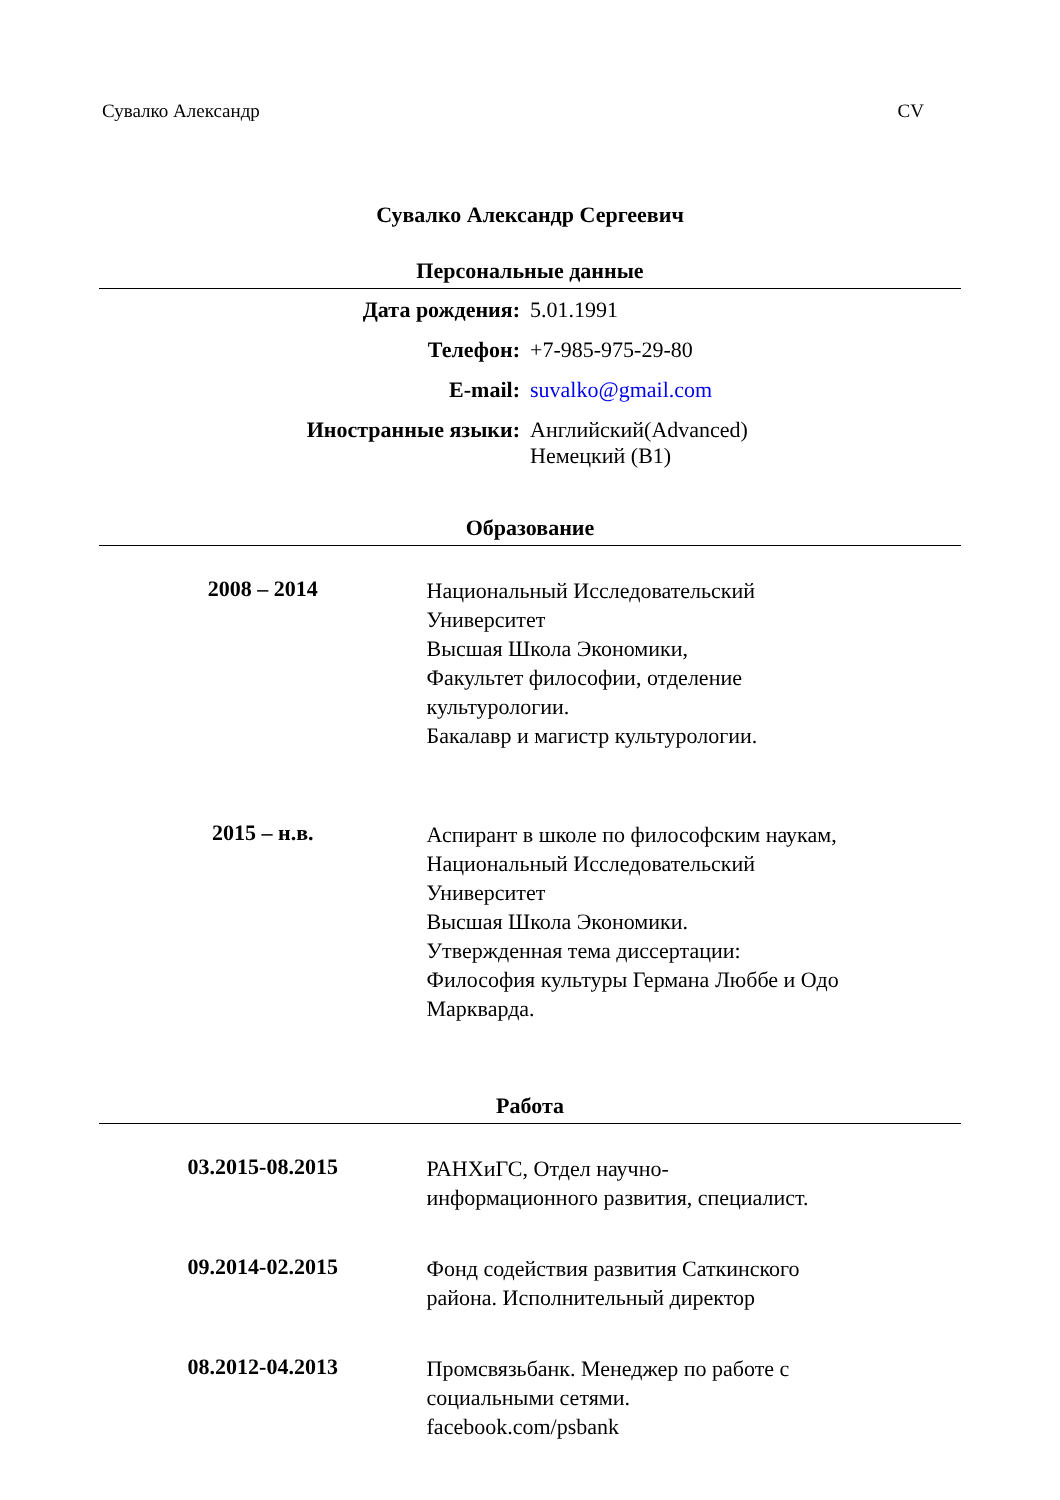Сувалко Александр CV
Сувалко Александр Сергеевич
Персональные данные
| Дата рождения: | 5.01.1991 |
| Телефон: | +7-985-975-29-80 |
| E-mail: | suvalko@gmail.com |
| Иностранные языки: | Английский(Advanced) Немецкий (B1) |
Образование
| 2008 – 2014 | Национальный Исследовательский Университет Высшая Школа Экономики, Факультет философии, отделение культурологии. Бакалавр и магистр культурологии. |
| 2015 – н.в. | Аспирант в школе по философским наукам, Национальный Исследовательский Университет Высшая Школа Экономики. Утвержденная тема диссертации: Философия культуры Германа Люббе и Одо Маркварда. |
Работа
| 03.2015-08.2015 | РАНХиГС, Отдел научно- информационного развития, специалист. |
| 09.2014-02.2015 | Фонд содействия развития Саткинского района. Исполнительный директор |
| 08.2012-04.2013 | Промсвязьбанк. Менеджер по работе с социальными сетями. facebook.com/psbank |